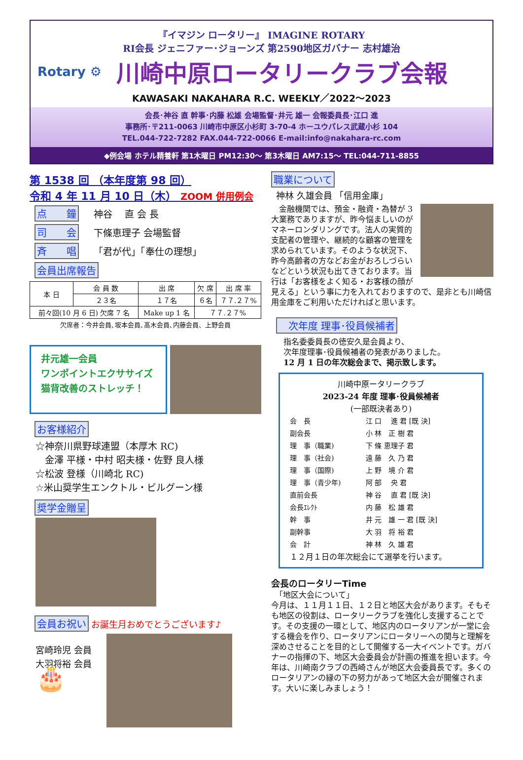『イマジン ロータリー』 IMAGINE ROTARY
RI会長 ジェニファー･ジョーンズ 第2590地区ガバナー 志村雄治
Rotary ⚙
川崎中原ロータリークラブ会報
KAWASAKI NAKAHARA R.C. WEEKLY／2022～2023
会長･神谷 直 幹事･内藤 松雄 会場監督･井元 雄一 会報委員長･江口 進
事務所･〒211-0063 川崎市中原区小杉町 3-70-4 ホーユウパレス武蔵小杉 104
TEL.044-722-7282 FAX.044-722-0066 E-mail:info@nakahara-rc.com
◆例会場 ホテル精養軒 第1木曜日 PM12:30～ 第3木曜日 AM7:15～ TEL:044-711-8855
第 1538 回 （本年度第 98 回）
令和 4 年 11 月 10 日（木） ZOOM 併用例会
点　　鐘 神谷　 直 会 長
司　　会 下條恵理子 会場監督
斉　　唱 「君が代」「奉仕の理想」
会員出席報告
| 本 日 | 会 員 数 | 出 席 | 欠 席 | 出 席 率 |
| | ２３名 | １７名 | ６名 | ７７.２７% |
| 前々回(10 月 6 日) 欠席 7 名 | | Make up 1 名 | ７７.２７% | |
欠席者：今井会員､坂本会員､髙木会員､内藤会員、上野会員
井元雄一会員
ワンポイントエクササイズ
猫背改善のストレッチ！
お客様紹介
☆神奈川県野球連盟（本厚木 RC)
　金澤 平様・中村 昭夫様・佐野 良人様
☆松波 登様（川崎北 RC)
☆米山奨学生エンクトル・ビルグーン様
奨学金贈呈
会員お祝い お誕生月おめでとうございます♪
宮崎玲児 会員
大羽将裕 会員
🎂
職業について
神林 久雄会員 「信用金庫」
　金融機関では、預金・融資・為替が 3 大業務でありますが、昨今悩ましいのがマネーロンダリングです。法人の実質的支配者の管理や、継続的な顧客の管理を求められています。そのような状況下、昨今高齢者の方などお金がおろしづらいなどという状況も出てきております。当行は「お客様をよく知る・お客様の顔が見える」という事に力を入れておりますので、是非とも川崎信用金庫をご利用いただければと思います。
　次年度 理事･役員候補者
指名委委員長の徳安久是会員より、
次年度理事･役員候補者の発表がありました。
12 月 1 日の年次総会まで、掲示致します。
川崎中原ータリークラブ
2023-24 年度 理事･役員候補者
(一部既決者あり)
| 会 長 | 江 口 進 君 [既 決] |
| 副会長 | 小 林 正 樹 君 |
| 理 事（職業) | 下 條 恵理子 君 |
| 理 事（社会) | 遠 藤 久 乃 君 |
| 理 事（国際) | 上 野 境 介 君 |
| 理 事（青少年) | 阿 部 央 君 |
| 直前会長 | 神 谷 直 君 [既 決] |
| 会長ｴﾚｸﾄ | 内 藤 松 雄 君 |
| 幹 事 | 井 元 雄 一 君 [既 決] |
| 副幹事 | 大 羽 将 裕 君 |
| 会 計 | 神 林 久 雄 君 |
１２月１日の年次総会にて選挙を行います。
会長のロータリーTime
　「地区大会について」
今月は、１１月１１日、１２日と地区大会があります。そもそも地区の役割は、ロータリークラブを強化し支援することです。その支援の一環として、地区内のロータリアンが一堂に会する機会を作り、ロータリアンにロータリーへの関与と理解を深めさせることを目的として開催する一大イベントです。ガバナーの指揮の下、地区大会委員会が計画の推進を担います。今年は、川崎南クラブの西崎さんが地区大会委員長です。多くのロータリアンの縁の下の努力があって地区大会が開催されます。大いに楽しみましょう！